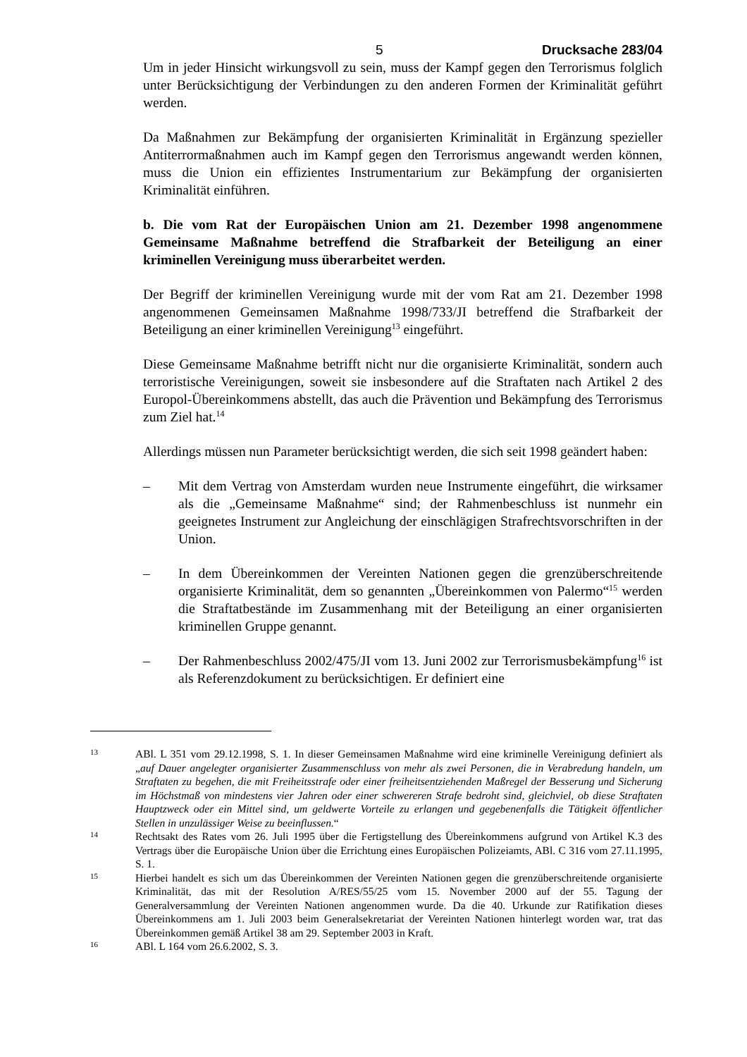5 Drucksache 283/04
Um in jeder Hinsicht wirkungsvoll zu sein, muss der Kampf gegen den Terrorismus folglich unter Berücksichtigung der Verbindungen zu den anderen Formen der Kriminalität geführt werden.
Da Maßnahmen zur Bekämpfung der organisierten Kriminalität in Ergänzung spezieller Antiterrormaßnahmen auch im Kampf gegen den Terrorismus angewandt werden können, muss die Union ein effizientes Instrumentarium zur Bekämpfung der organisierten Kriminalität einführen.
b. Die vom Rat der Europäischen Union am 21. Dezember 1998 angenommene Gemeinsame Maßnahme betreffend die Strafbarkeit der Beteiligung an einer kriminellen Vereinigung muss überarbeitet werden.
Der Begriff der kriminellen Vereinigung wurde mit der vom Rat am 21. Dezember 1998 angenommenen Gemeinsamen Maßnahme 1998/733/JI betreffend die Strafbarkeit der Beteiligung an einer kriminellen Vereinigung<sup>13</sup> eingeführt.
Diese Gemeinsame Maßnahme betrifft nicht nur die organisierte Kriminalität, sondern auch terroristische Vereinigungen, soweit sie insbesondere auf die Straftaten nach Artikel 2 des Europol-Übereinkommens abstellt, das auch die Prävention und Bekämpfung des Terrorismus zum Ziel hat.<sup>14</sup>
Allerdings müssen nun Parameter berücksichtigt werden, die sich seit 1998 geändert haben:
– Mit dem Vertrag von Amsterdam wurden neue Instrumente eingeführt, die wirksamer als die „Gemeinsame Maßnahme“ sind; der Rahmenbeschluss ist nunmehr ein geeignetes Instrument zur Angleichung der einschlägigen Strafrechtsvorschriften in der Union.
– In dem Übereinkommen der Vereinten Nationen gegen die grenzüber­schreitende organisierte Kriminalität, dem so genannten „Übereinkommen von Palermo“<sup>15</sup> werden die Straftatbestände im Zusammenhang mit der Beteiligung an einer organisierten kriminellen Gruppe genannt.
– Der Rahmenbeschluss 2002/475/JI vom 13. Juni 2002 zur Terrorismus­bekämpfung<sup>16</sup> ist als Referenzdokument zu berücksichtigen. Er definiert eine
13
ABl. L 351 vom 29.12.1998, S. 1. In dieser Gemeinsamen Maßnahme wird eine kriminelle Vereinigung definiert als „auf Dauer angelegter organisierter Zusammenschluss von mehr als zwei Personen, die in Verabredung handeln, um Straftaten zu begehen, die mit Freiheitsstrafe oder einer freiheitsentziehenden Maßregel der Besserung und Sicherung im Höchstmaß von mindestens vier Jahren oder einer schwereren Strafe bedroht sind, gleichviel, ob diese Straftaten Hauptzweck oder ein Mittel sind, um geldwerte Vorteile zu erlangen und gegebenenfalls die Tätigkeit öffentlicher Stellen in unzulässiger Weise zu beeinflussen.“
14
Rechtsakt des Rates vom 26. Juli 1995 über die Fertigstellung des Übereinkommens aufgrund von Artikel K.3 des Vertrags über die Europäische Union über die Errichtung eines Europäischen Polizeiamts, ABl. C 316 vom 27.11.1995, S. 1.
15
Hierbei handelt es sich um das Übereinkommen der Vereinten Nationen gegen die grenzüberschreitende organisierte Kriminalität, das mit der Resolution A/RES/55/25 vom 15. November 2000 auf der 55. Tagung der Generalversammlung der Vereinten Nationen angenommen wurde. Da die 40. Urkunde zur Ratifikation dieses Übereinkommens am 1. Juli 2003 beim Generalsekretariat der Vereinten Nationen hinterlegt worden war, trat das Übereinkommen gemäß Artikel 38 am 29. September 2003 in Kraft.
16
ABl. L 164 vom 26.6.2002, S. 3.